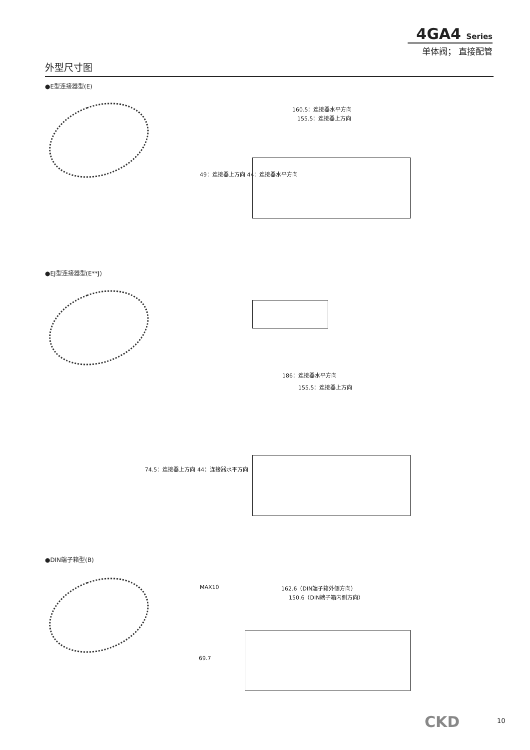4GA4 Series
单体阀； 直接配管
外型尺寸图
●E型连接器型(E)
160.5：连接器水平方向
155.5：连接器上方向
49：连接器上方向 44：连接器水平方向
●EJ型连接器型(E**J)
186：连接器水平方向
155.5：连接器上方向
74.5：连接器上方向 44：连接器水平方向
●DIN端子箱型(B)
MAX10 162.6（DIN端子箱外侧方向）
150.6（DIN端子箱内侧方向）
69.7
CKD 10